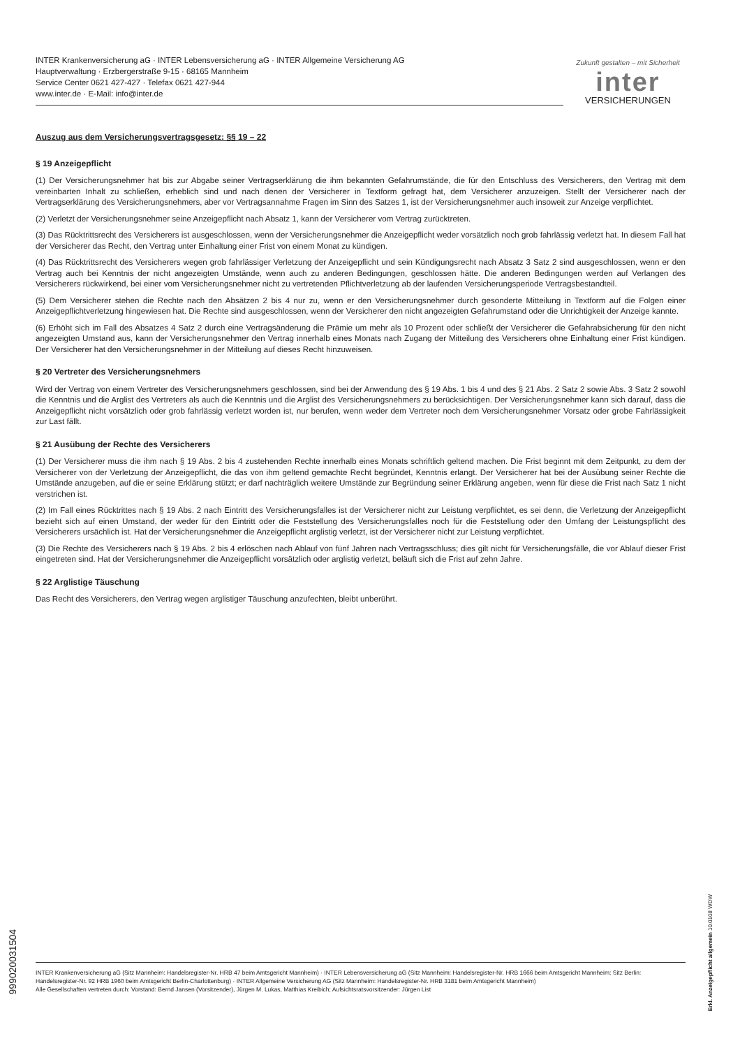INTER Krankenversicherung aG · INTER Lebensversicherung aG · INTER Allgemeine Versicherung AG
Hauptverwaltung · Erzbergerstraße 9-15 · 68165 Mannheim
Service Center 0621 427-427 · Telefax 0621 427-944
www.inter.de · E-Mail: info@inter.de
Zukunft gestalten – mit Sicherheit
inter
VERSICHERUNGEN
Auszug aus dem Versicherungsvertragsgesetz: §§ 19 – 22
§ 19 Anzeigepflicht
(1) Der Versicherungsnehmer hat bis zur Abgabe seiner Vertragserklärung die ihm bekannten Gefahrumstände, die für den Entschluss des Versicherers, den Vertrag mit dem vereinbarten Inhalt zu schließen, erheblich sind und nach denen der Versicherer in Textform gefragt hat, dem Versicherer anzuzeigen. Stellt der Versicherer nach der Vertragserklärung des Versicherungsnehmers, aber vor Vertragsannahme Fragen im Sinn des Satzes 1, ist der Versicherungsnehmer auch insoweit zur Anzeige verpflichtet.
(2) Verletzt der Versicherungsnehmer seine Anzeigepflicht nach Absatz 1, kann der Versicherer vom Vertrag zurücktreten.
(3) Das Rücktrittsrecht des Versicherers ist ausgeschlossen, wenn der Versicherungsnehmer die Anzeigepflicht weder vorsätzlich noch grob fahrlässig verletzt hat. In diesem Fall hat der Versicherer das Recht, den Vertrag unter Einhaltung einer Frist von einem Monat zu kündigen.
(4) Das Rücktrittsrecht des Versicherers wegen grob fahrlässiger Verletzung der Anzeigepflicht und sein Kündigungsrecht nach Absatz 3 Satz 2 sind ausgeschlossen, wenn er den Vertrag auch bei Kenntnis der nicht angezeigten Umstände, wenn auch zu anderen Bedingungen, geschlossen hätte. Die anderen Bedingungen werden auf Verlangen des Versicherers rückwirkend, bei einer vom Versicherungsnehmer nicht zu vertretenden Pflichtverletzung ab der laufenden Versicherungsperiode Vertragsbestandteil.
(5) Dem Versicherer stehen die Rechte nach den Absätzen 2 bis 4 nur zu, wenn er den Versicherungsnehmer durch gesonderte Mitteilung in Textform auf die Folgen einer Anzeigepflichtverletzung hingewiesen hat. Die Rechte sind ausgeschlossen, wenn der Versicherer den nicht angezeigten Gefahrumstand oder die Unrichtigkeit der Anzeige kannte.
(6) Erhöht sich im Fall des Absatzes 4 Satz 2 durch eine Vertragsänderung die Prämie um mehr als 10 Prozent oder schließt der Versicherer die Gefahrabsicherung für den nicht angezeigten Umstand aus, kann der Versicherungsnehmer den Vertrag innerhalb eines Monats nach Zugang der Mitteilung des Versicherers ohne Einhaltung einer Frist kündigen. Der Versicherer hat den Versicherungsnehmer in der Mitteilung auf dieses Recht hinzuweisen.
§ 20 Vertreter des Versicherungsnehmers
Wird der Vertrag von einem Vertreter des Versicherungsnehmers geschlossen, sind bei der Anwendung des § 19 Abs. 1 bis 4 und des § 21 Abs. 2 Satz 2 sowie Abs. 3 Satz 2 sowohl die Kenntnis und die Arglist des Vertreters als auch die Kenntnis und die Arglist des Versicherungsnehmers zu berücksichtigen. Der Versicherungsnehmer kann sich darauf, dass die Anzeigepflicht nicht vorsätzlich oder grob fahrlässig verletzt worden ist, nur berufen, wenn weder dem Vertreter noch dem Versicherungsnehmer Vorsatz oder grobe Fahrlässigkeit zur Last fällt.
§ 21 Ausübung der Rechte des Versicherers
(1) Der Versicherer muss die ihm nach § 19 Abs. 2 bis 4 zustehenden Rechte innerhalb eines Monats schriftlich geltend machen. Die Frist beginnt mit dem Zeitpunkt, zu dem der Versicherer von der Verletzung der Anzeigepflicht, die das von ihm geltend gemachte Recht begründet, Kenntnis erlangt. Der Versicherer hat bei der Ausübung seiner Rechte die Umstände anzugeben, auf die er seine Erklärung stützt; er darf nachträglich weitere Umstände zur Begründung seiner Erklärung angeben, wenn für diese die Frist nach Satz 1 nicht verstrichen ist.
(2) Im Fall eines Rücktrittes nach § 19 Abs. 2 nach Eintritt des Versicherungsfalles ist der Versicherer nicht zur Leistung verpflichtet, es sei denn, die Verletzung der Anzeigepflicht bezieht sich auf einen Umstand, der weder für den Eintritt oder die Feststellung des Versicherungsfalles noch für die Feststellung oder den Umfang der Leistungspflicht des Versicherers ursächlich ist. Hat der Versicherungsnehmer die Anzeigepflicht arglistig verletzt, ist der Versicherer nicht zur Leistung verpflichtet.
(3) Die Rechte des Versicherers nach § 19 Abs. 2 bis 4 erlöschen nach Ablauf von fünf Jahren nach Vertragsschluss; dies gilt nicht für Versicherungsfälle, die vor Ablauf dieser Frist eingetreten sind. Hat der Versicherungsnehmer die Anzeigepflicht vorsätzlich oder arglistig verletzt, beläuft sich die Frist auf zehn Jahre.
§ 22 Arglistige Täuschung
Das Recht des Versicherers, den Vertrag wegen arglistiger Täuschung anzufechten, bleibt unberührt.
999020031504
Erkl. Anzeigepflicht allgemein 10.0108 WDW
INTER Krankenversicherung aG (Sitz Mannheim: Handelsregister-Nr. HRB 47 beim Amtsgericht Mannheim) · INTER Lebensversicherung aG (Sitz Mannheim: Handelsregister-Nr. HRB 1666 beim Amtsgericht Mannheim; Sitz Berlin: Handelsregister-Nr. 92 HRB 1960 beim Amtsgericht Berlin-Charlottenburg) · INTER Allgemeine Versicherung AG (Sitz Mannheim: Handelsregister-Nr. HRB 3181 beim Amtsgericht Mannheim)
Alle Gesellschaften vertreten durch: Vorstand: Bernd Jansen (Vorsitzender), Jürgen M. Lukas, Matthias Kreibich; Aufsichtsratsvorsitzender: Jürgen List